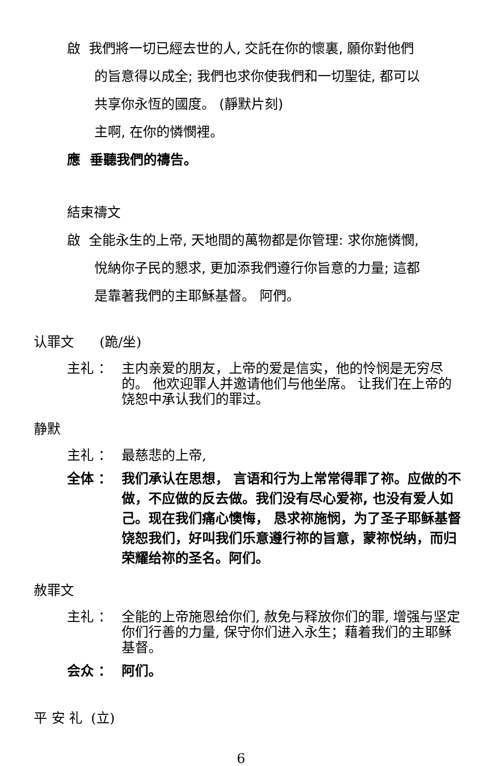啟 我們將一切已經去世的人, 交託在你的懷裏, 願你對他們
的旨意得以成全; 我們也求你使我們和一切聖徒, 都可以
共享你永恆的國度。 (靜默片刻)
主啊, 在你的憐憫裡。
應 垂聽我們的禱告。
結束禱文
啟 全能永生的上帝, 天地間的萬物都是你管理: 求你施憐憫,
悅納你子民的懇求, 更加添我們遵行你旨意的力量; 這都
是靠著我們的主耶穌基督。 阿們。
认罪文 (跪/坐)
主礼 ： 主内亲爱的朋友，上帝的爱是信实，他的怜悯是无穷尽的。 他欢迎罪人并邀请他们与他坐席。 让我们在上帝的饶恕中承认我们的罪过。
静默
主礼 ： 最慈悲的上帝,
全体 ： 我们承认在思想， 言语和行为上常常得罪了祢。应做的不做，不应做的反去做。我们没有尽心爱祢, 也没有爱人如己。现在我们痛心懊悔， 恳求祢施悯，为了圣子耶稣基督饶恕我们，好叫我们乐意遵行祢的旨意，蒙祢悦纳，而归荣耀给祢的圣名。阿们。
赦罪文
主礼 ： 全能的上帝施恩给你们, 赦免与释放你们的罪, 增强与坚定你们行善的力量, 保守你们进入永生；藉着我们的主耶稣基督。
会众 ： 阿们。
平 安 礼 (立)
6